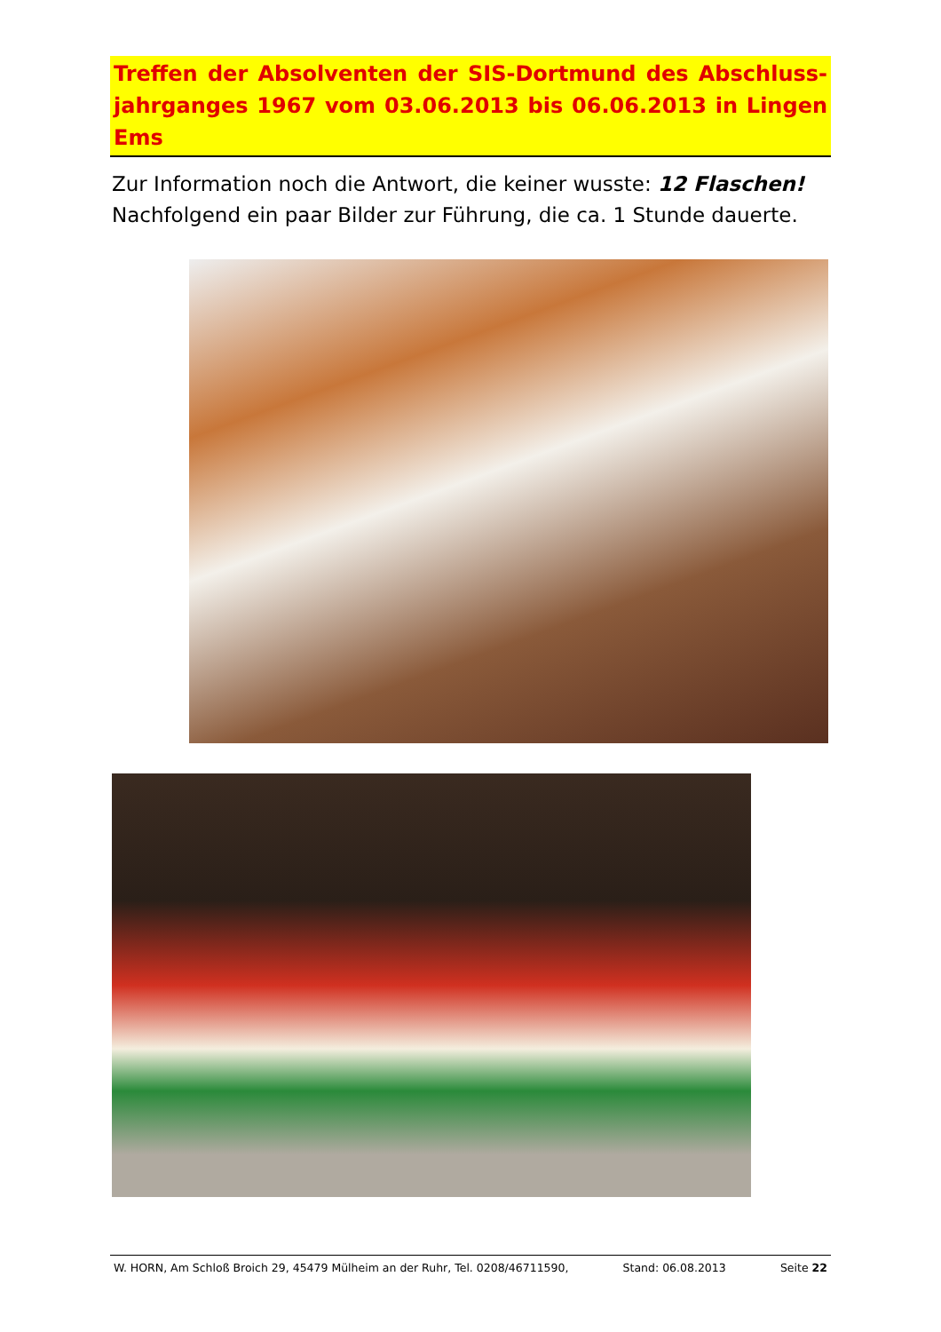Treffen der Absolventen der SIS-Dortmund des Abschluss-jahrganges 1967 vom 03.06.2013 bis 06.06.2013 in Lingen Ems
Zur Information noch die Antwort, die keiner wusste: 12 Flaschen!
Nachfolgend ein paar Bilder zur Führung, die ca. 1 Stunde dauerte.
W. HORN, Am Schloß Broich 29, 45479 Mülheim an der Ruhr, Tel. 0208/46711590, Stand: 06.08.2013 Seite 22